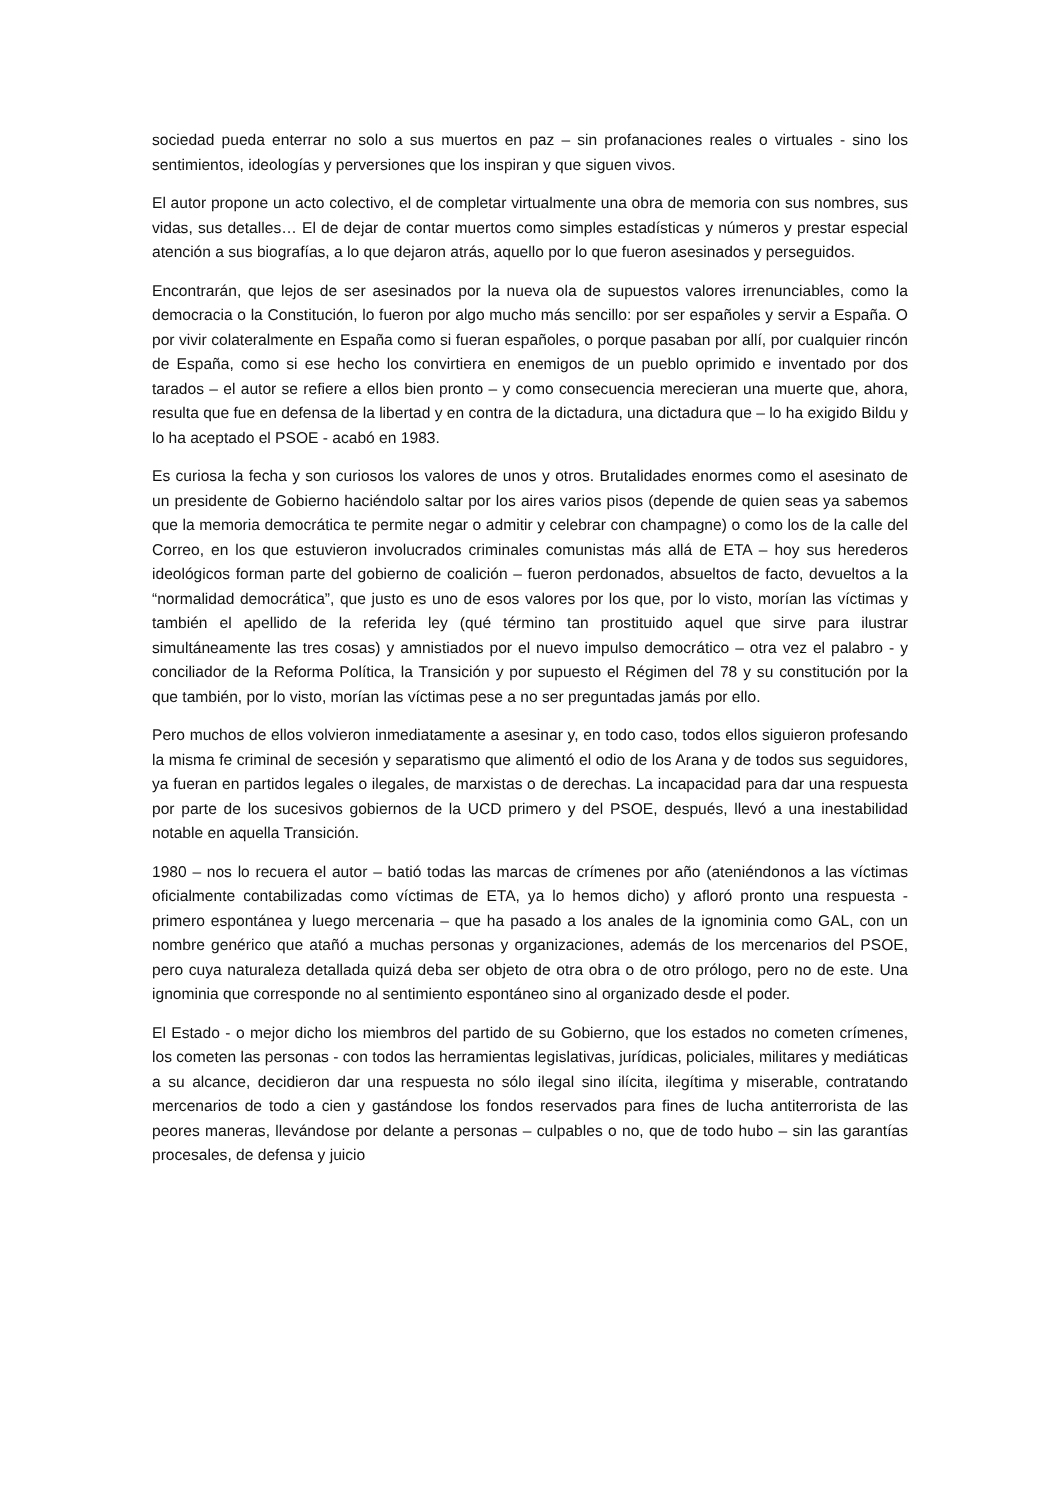sociedad pueda enterrar no solo a sus muertos en paz – sin profanaciones reales o virtuales - sino los sentimientos, ideologías y perversiones que los inspiran y que siguen vivos.
El autor propone un acto colectivo, el de completar virtualmente una obra de memoria con sus nombres, sus vidas, sus detalles… El de dejar de contar muertos como simples estadísticas y números y prestar especial atención a sus biografías, a lo que dejaron atrás, aquello por lo que fueron asesinados y perseguidos.
Encontrarán, que lejos de ser asesinados por la nueva ola de supuestos valores irrenunciables, como la democracia o la Constitución, lo fueron por algo mucho más sencillo: por ser españoles y servir a España. O por vivir colateralmente en España como si fueran españoles, o porque pasaban por allí, por cualquier rincón de España, como si ese hecho los convirtiera en enemigos de un pueblo oprimido e inventado por dos tarados – el autor se refiere a ellos bien pronto – y como consecuencia merecieran una muerte que, ahora, resulta que fue en defensa de la libertad y en contra de la dictadura, una dictadura que – lo ha exigido Bildu y lo ha aceptado el PSOE - acabó en 1983.
Es curiosa la fecha y son curiosos los valores de unos y otros. Brutalidades enormes como el asesinato de un presidente de Gobierno haciéndolo saltar por los aires varios pisos (depende de quien seas ya sabemos que la memoria democrática te permite negar o admitir y celebrar con champagne) o como los de la calle del Correo, en los que estuvieron involucrados criminales comunistas más allá de ETA – hoy sus herederos ideológicos forman parte del gobierno de coalición – fueron perdonados, absueltos de facto, devueltos a la “normalidad democrática”, que justo es uno de esos valores por los que, por lo visto, morían las víctimas y también el apellido de la referida ley (qué término tan prostituido aquel que sirve para ilustrar simultáneamente las tres cosas) y amnistiados por el nuevo impulso democrático – otra vez el palabro - y conciliador de la Reforma Política, la Transición y por supuesto el Régimen del 78 y su constitución por la que también, por lo visto, morían las víctimas pese a no ser preguntadas jamás por ello.
Pero muchos de ellos volvieron inmediatamente a asesinar y, en todo caso, todos ellos siguieron profesando la misma fe criminal de secesión y separatismo que alimentó el odio de los Arana y de todos sus seguidores, ya fueran en partidos legales o ilegales, de marxistas o de derechas. La incapacidad para dar una respuesta por parte de los sucesivos gobiernos de la UCD primero y del PSOE, después, llevó a una inestabilidad notable en aquella Transición.
1980 – nos lo recuera el autor – batió todas las marcas de crímenes por año (ateniéndonos a las víctimas oficialmente contabilizadas como víctimas de ETA, ya lo hemos dicho) y afloró pronto una respuesta - primero espontánea y luego mercenaria – que ha pasado a los anales de la ignominia como GAL, con un nombre genérico que atañó a muchas personas y organizaciones, además de los mercenarios del PSOE, pero cuya naturaleza detallada quizá deba ser objeto de otra obra o de otro prólogo, pero no de este. Una ignominia que corresponde no al sentimiento espontáneo sino al organizado desde el poder.
El Estado - o mejor dicho los miembros del partido de su Gobierno, que los estados no cometen crímenes, los cometen las personas - con todos las herramientas legislativas, jurídicas, policiales, militares y mediáticas a su alcance, decidieron dar una respuesta no sólo ilegal sino ilícita, ilegítima y miserable, contratando mercenarios de todo a cien y gastándose los fondos reservados para fines de lucha antiterrorista de las peores maneras, llevándose por delante a personas – culpables o no, que de todo hubo – sin las garantías procesales, de defensa y juicio